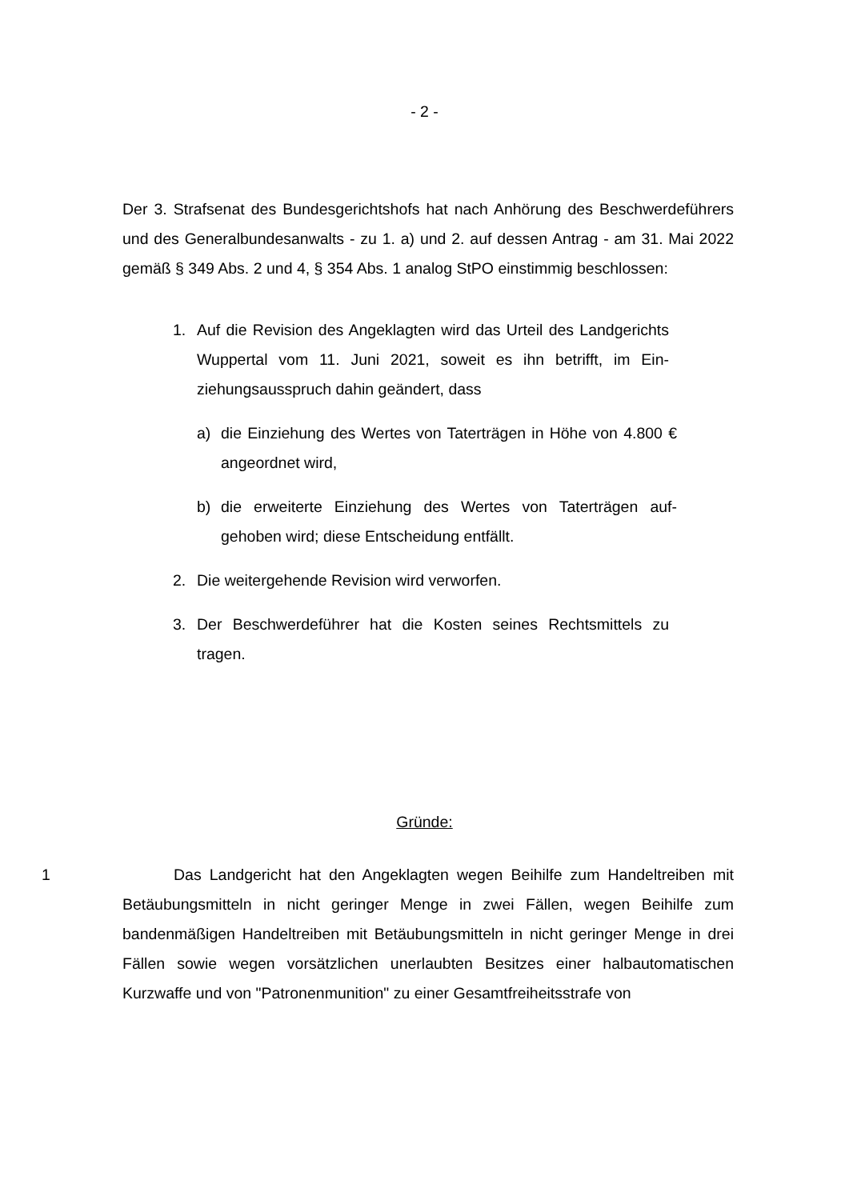- 2 -
Der 3. Strafsenat des Bundesgerichtshofs hat nach Anhörung des Beschwerde­führers und des Generalbundesanwalts - zu 1. a) und 2. auf dessen Antrag - am 31. Mai 2022 gemäß § 349 Abs. 2 und 4, § 354 Abs. 1 analog StPO einstimmig beschlossen:
1. Auf die Revision des Angeklagten wird das Urteil des Landge­richts Wuppertal vom 11. Juni 2021, soweit es ihn betrifft, im Ein­ziehungsausspruch dahin geändert, dass
a) die Einziehung des Wertes von Taterträgen in Höhe von 4.800 € angeordnet wird,
b) die erweiterte Einziehung des Wertes von Taterträgen auf­gehoben wird; diese Entscheidung entfällt.
2. Die weitergehende Revision wird verworfen.
3. Der Beschwerdeführer hat die Kosten seines Rechtsmittels zu tragen.
Gründe:
1 Das Landgericht hat den Angeklagten wegen Beihilfe zum Handeltreiben mit Betäubungsmitteln in nicht geringer Menge in zwei Fällen, wegen Beihilfe zum bandenmäßigen Handeltreiben mit Betäubungsmitteln in nicht geringer Menge in drei Fällen sowie wegen vorsätzlichen unerlaubten Besitzes einer halbautomati­schen Kurzwaffe und von "Patronenmunition" zu einer Gesamtfreiheitsstrafe von